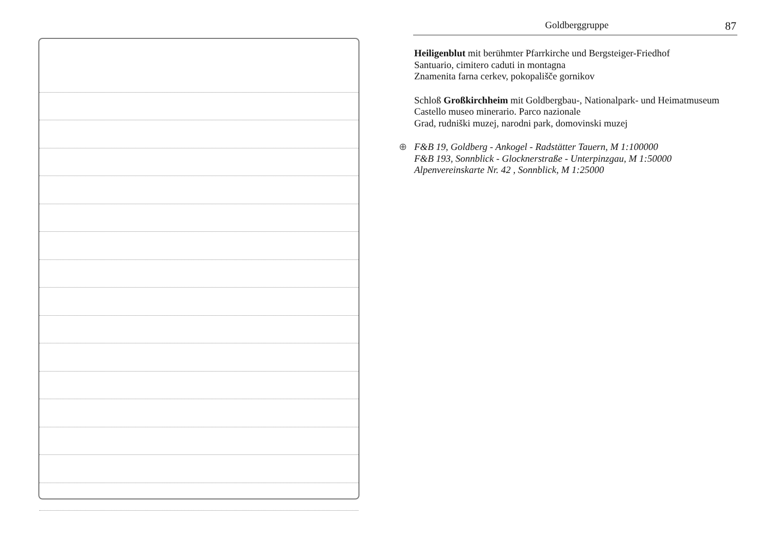Goldberggruppe 87
Heiligenblut mit berühmter Pfarrkirche und Bergsteiger-Friedhof
Santuario, cimitero caduti in montagna
Znamenita farna cerkev, pokopališče gornikov
Schloß Großkirchheim mit Goldbergbau-, Nationalpark- und Heimatmuseum
Castello museo minerario. Parco nazionale
Grad, rudniški muzej, narodni park, domovinski muzej
⊕ F&B 19, Goldberg - Ankogel - Radstätter Tauern, M 1:100000
F&B 193, Sonnblick - Glocknerstraße - Unterpinzgau, M 1:50000
Alpenvereinskarte Nr. 42 , Sonnblick, M 1:25000